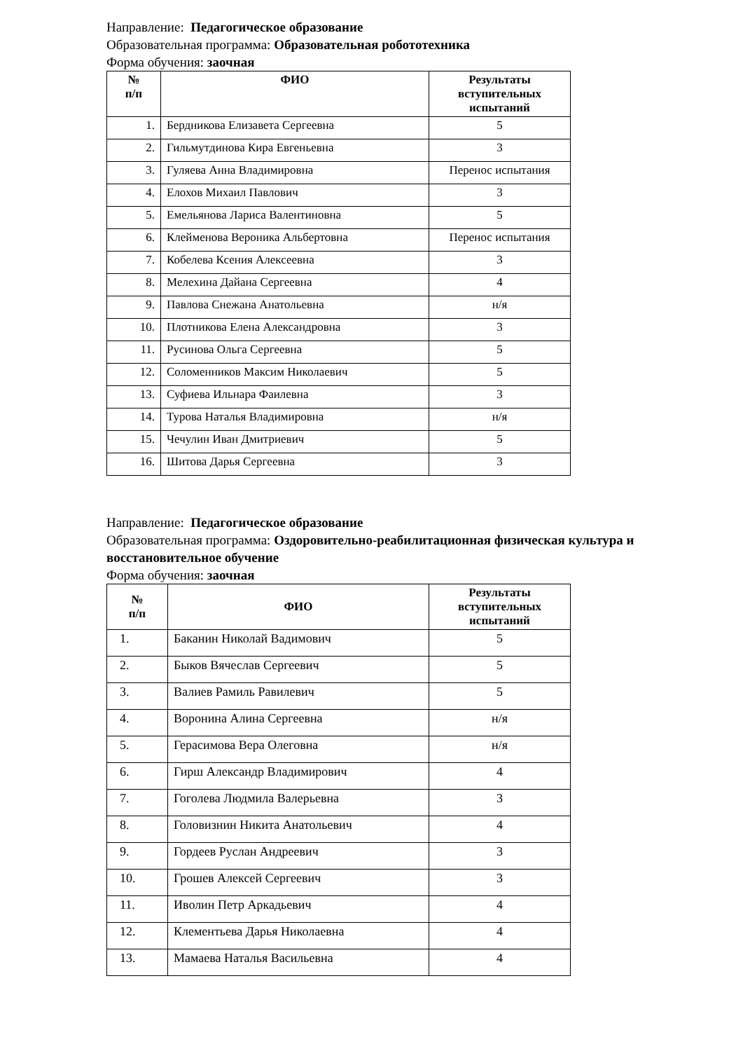Направление: Педагогическое образование
Образовательная программа: Образовательная робототехника
Форма обучения: заочная
| № п/п | ФИО | Результаты вступительных испытаний |
| --- | --- | --- |
| 1. | Бердникова Елизавета Сергеевна | 5 |
| 2. | Гильмутдинова Кира Евгеньевна | 3 |
| 3. | Гуляева Анна Владимировна | Перенос испытания |
| 4. | Елохов Михаил Павлович | 3 |
| 5. | Емельянова Лариса Валентиновна | 5 |
| 6. | Клейменова Вероника Альбертовна | Перенос испытания |
| 7. | Кобелева Ксения Алексеевна | 3 |
| 8. | Мелехина Дайана Сергеевна | 4 |
| 9. | Павлова Снежана Анатольевна | н/я |
| 10. | Плотникова Елена Александровна | 3 |
| 11. | Русинова Ольга Сергеевна | 5 |
| 12. | Соломенников Максим Николаевич | 5 |
| 13. | Суфиева Ильнара Фаилевна | 3 |
| 14. | Турова Наталья Владимировна | н/я |
| 15. | Чечулин Иван Дмитриевич | 5 |
| 16. | Шитова Дарья Сергеевна | 3 |
Направление: Педагогическое образование
Образовательная программа: Оздоровительно-реабилитационная физическая культура и восстановительное обучение
Форма обучения: заочная
| № п/п | ФИО | Результаты вступительных испытаний |
| --- | --- | --- |
| 1. | Баканин Николай Вадимович | 5 |
| 2. | Быков Вячеслав Сергеевич | 5 |
| 3. | Валиев Рамиль Равилевич | 5 |
| 4. | Воронина Алина Сергеевна | н/я |
| 5. | Герасимова Вера Олеговна | н/я |
| 6. | Гирш Александр Владимирович | 4 |
| 7. | Гоголева Людмила Валерьевна | 3 |
| 8. | Головизнин Никита Анатольевич | 4 |
| 9. | Гордеев Руслан Андреевич | 3 |
| 10. | Грошев Алексей Сергеевич | 3 |
| 11. | Иволин Петр Аркадьевич | 4 |
| 12. | Клементьева Дарья Николаевна | 4 |
| 13. | Мамаева Наталья Васильевна | 4 |